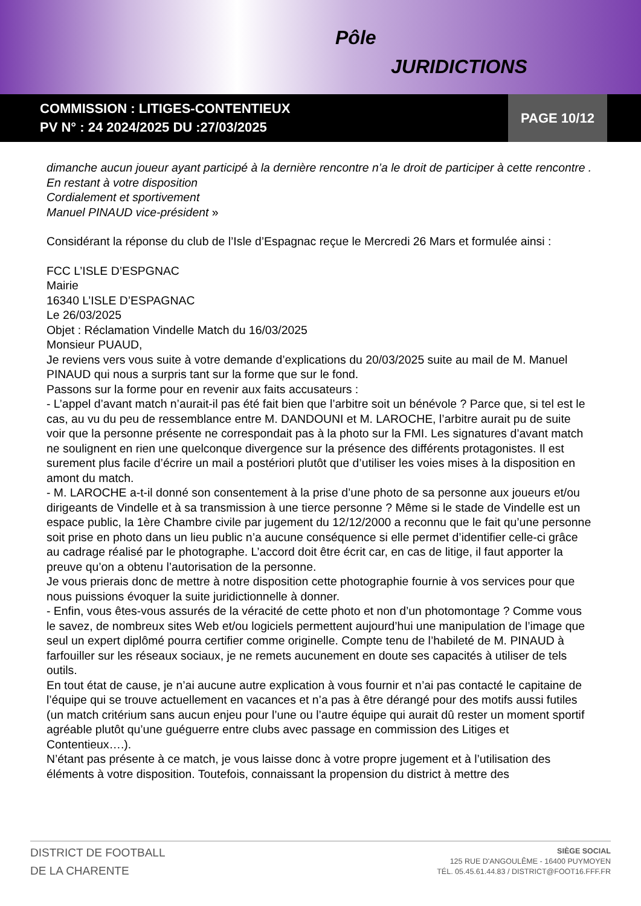Pôle
JURIDICTIONS
COMMISSION : LITIGES-CONTENTIEUX
PV N° : 24 2024/2025 DU :27/03/2025
PAGE 10/12
dimanche aucun joueur ayant participé à la dernière rencontre n’a le droit de participer à cette rencontre .
En restant à votre disposition
Cordialement et sportivement
Manuel PINAUD vice-président »
Considérant la réponse du club de l’Isle d’Espagnac reçue le Mercredi 26 Mars et formulée ainsi :
FCC L’ISLE D’ESPGNAC
Mairie
16340 L’ISLE D’ESPAGNAC
Le 26/03/2025
Objet : Réclamation Vindelle Match du 16/03/2025
Monsieur PUAUD,
Je reviens vers vous suite à votre demande d’explications du 20/03/2025 suite au mail de M. Manuel PINAUD qui nous a surpris tant sur la forme que sur le fond.
Passons sur la forme pour en revenir aux faits accusateurs :
- L’appel d’avant match n’aurait-il pas été fait bien que l’arbitre soit un bénévole ? Parce que, si tel est le cas, au vu du peu de ressemblance entre M. DANDOUNI et M. LAROCHE, l’arbitre aurait pu de suite voir que la personne présente ne correspondait pas à la photo sur la FMI. Les signatures d’avant match ne soulignent en rien une quelconque divergence sur la présence des différents protagonistes. Il est surement plus facile d’écrire un mail a postériori plutôt que d’utiliser les voies mises à la disposition en amont du match.
- M. LAROCHE a-t-il donné son consentement à la prise d’une photo de sa personne aux joueurs et/ou dirigeants de Vindelle et à sa transmission à une tierce personne ? Même si le stade de Vindelle est un espace public, la 1ère Chambre civile par jugement du 12/12/2000 a reconnu que le fait qu’une personne soit prise en photo dans un lieu public n’a aucune conséquence si elle permet d’identifier celle-ci grâce au cadrage réalisé par le photographe. L’accord doit être écrit car, en cas de litige, il faut apporter la preuve qu’on a obtenu l’autorisation de la personne.
Je vous prierais donc de mettre à notre disposition cette photographie fournie à vos services pour que nous puissions évoquer la suite juridictionnelle à donner.
- Enfin, vous êtes-vous assurés de la véracité de cette photo et non d’un photomontage ? Comme vous le savez, de nombreux sites Web et/ou logiciels permettent aujourd’hui une manipulation de l’image que seul un expert diplômé pourra certifier comme originelle. Compte tenu de l’habileté de M. PINAUD à farfouiller sur les réseaux sociaux, je ne remets aucunement en doute ses capacités à utiliser de tels outils.
En tout état de cause, je n’ai aucune autre explication à vous fournir et n’ai pas contacté le capitaine de l’équipe qui se trouve actuellement en vacances et n’a pas à être dérangé pour des motifs aussi futiles (un match critérium sans aucun enjeu pour l’une ou l’autre équipe qui aurait dû rester un moment sportif agréable plutôt qu’une guéguerre entre clubs avec passage en commission des Litiges et Contentieux….).
N’étant pas présente à ce match, je vous laisse donc à votre propre jugement et à l’utilisation des éléments à votre disposition. Toutefois, connaissant la propension du district à mettre des
DISTRICT DE FOOTBALL
DE LA CHARENTE
SIÈGE SOCIAL
125 RUE D'ANGOULÊME - 16400 PUYMOYEN
TÉL. 05.45.61.44.83 / DISTRICT@FOOT16.FFF.FR